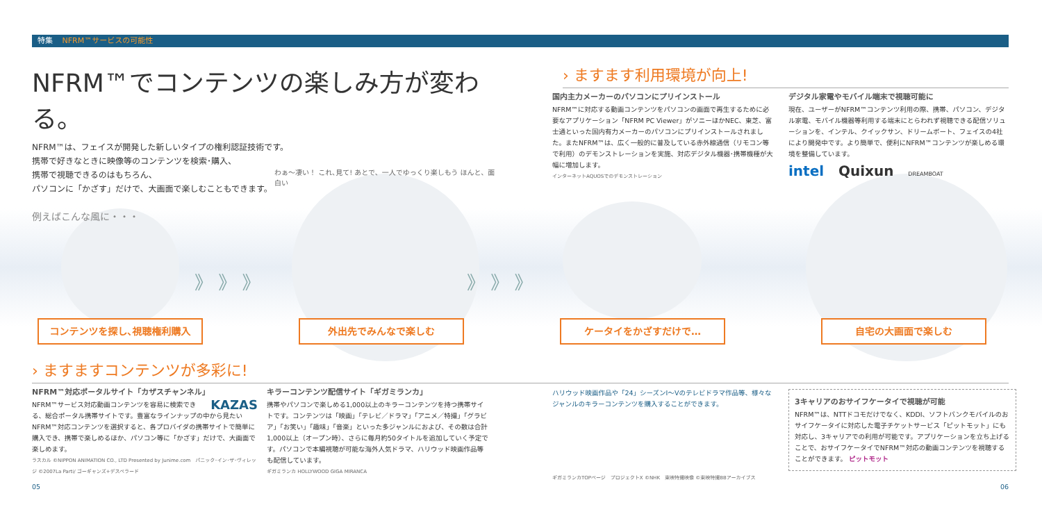特集 NFRM™サービスの可能性
NFRM™でコンテンツの楽しみ方が変わる。
NFRM™は、フェイスが開発した新しいタイプの権利認証技術です。
携帯で好きなときに映像等のコンテンツを検索･購入、
携帯で視聴できるのはもちろん、
パソコンに「かざす」だけで、大画面で楽しむこともできます。
例えばこんな風に・・・
わぁ〜凄い！ これ､見て! あとで、一人でゆっくり楽しもう ほんと、面白い
》 》 》 》 》 》
› ますます利用環境が向上!
国内主力メーカーのパソコンにプリインストール
NFRM™に対応する動画コンテンツをパソコンの画面で再生するために必要なアプリケーション「NFRM PC Viewer」がソニーほかNEC、東芝、富士通といった国内有力メーカーのパソコンにプリインストールされました。またNFRM™は、広く一般的に普及している赤外線通信（リモコン等で利用）のデモンストレーションを実施、対応デジタル機器･携帯機種が大幅に増加します。
インターネットAQUOSでのデモンストレーション
デジタル家電やモバイル端末で視聴可能に
現在、ユーザーがNFRM™コンテンツ利用の際、携帯、パソコン、デジタル家電、モバイル機器等利用する端末にとらわれず視聴できる配信ソリューションを、インテル、クイックサン、ドリームボート、フェイスの4社により開発中です。より簡単で、便利にNFRM™コンテンツが楽しめる環境を整備しています。
intel Quixun DREAMBOAT
コンテンツを探し､視聴権利購入 外出先でみんなで楽しむ ケータイをかざすだけで… 自宅の大画面で楽しむ
› ますますコンテンツが多彩に!
NFRM™対応ポータルサイト「カザスチャンネル」
KAZAS
NFRM™サービス対応動画コンテンツを容易に検索できる、総合ポータル携帯サイトです。豊富なラインナップの中から見たいNFRM™対応コンテンツを選択すると、各プロバイダの携帯サイトで簡単に購入でき、携帯で楽しめるほか、パソコン等に「かざす」だけで、大画面で楽しめます。
ラスカル ©NIPPON ANIMATION CO., LTD Presented by Junime.com　パニック･イン･ザ･ヴィレッジ ©2007La Parti/ ゴーギャンズ+デスペラード
キラーコンテンツ配信サイト「ギガミランカ」
携帯やパソコンで楽しめる1,000以上のキラーコンテンツを持つ携帯サイトです。コンテンツは「映画」「テレビ／ドラマ」「アニメ／特撮」「グラビア」「お笑い」「趣味」「音楽」といった多ジャンルにおよび、その数は合計1,000以上（オープン時）、さらに毎月約50タイトルを追加していく予定です。パソコンで本編視聴が可能な海外人気ドラマ、ハリウッド映画作品等も配信しています。
ギガミランカ HOLLYWOOD GIGA MIRANCA
ハリウッド映画作品や「24」シーズンⅠ〜Ⅴのテレビドラマ作品等、様々なジャンルのキラーコンテンツを購入することができます。
ギガミランカTOPページ　プロジェクトX ©NHK　東映特撮映像 ©東映特撮BBアーカイブス
3キャリアのおサイフケータイで視聴が可能
NFRM™は、NTTドコモだけでなく、KDDI、ソフトバンクモバイルのおサイフケータイに対応した電子チケットサービス「ピットモット」にも対応し、3キャリアでの利用が可能です。アプリケーションを立ち上げることで、おサイフケータイでNFRM™対応の動画コンテンツを視聴することができます。 ピットモット
05 06